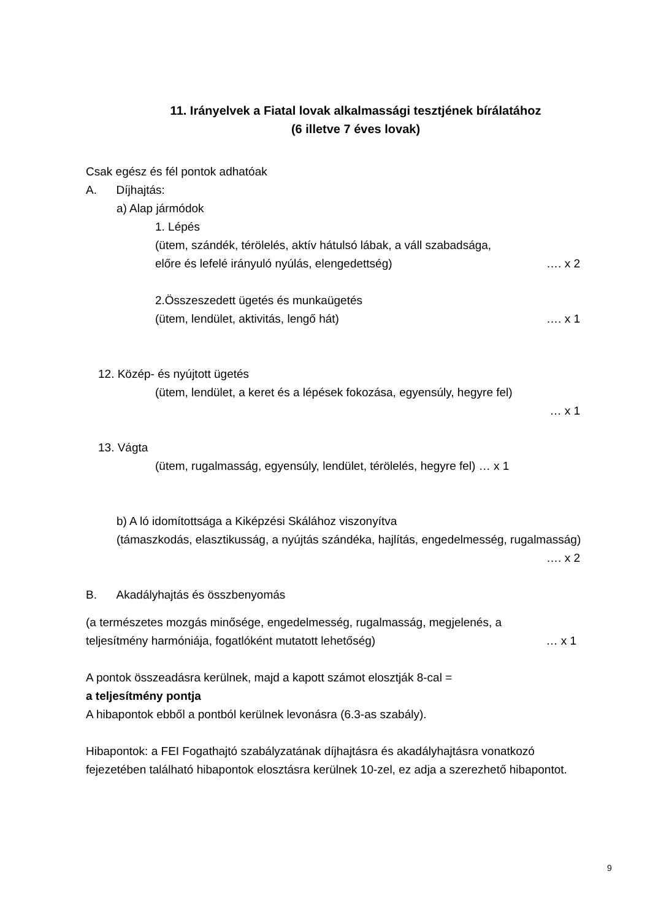11. Irányelvek a Fiatal lovak alkalmassági tesztjének bírálatához
(6 illetve 7 éves lovak)
Csak egész és fél pontok adhatóak
A. Díjhajtás:
a) Alap jármódok
1. Lépés
(ütem, szándék, térölelés, aktív hátulsó lábak, a váll szabadsága,
előre és lefelé irányuló nyúlás, elengedettség) …. x 2
2.Összeszedett ügetés és munkaügetés
(ütem, lendület, aktivitás, lengő hát) …. x 1
12. Közép- és nyújtott ügetés
(ütem, lendület, a keret és a lépések fokozása, egyensúly, hegyre fel)
… x 1
13. Vágta
(ütem, rugalmasság, egyensúly, lendület, térölelés, hegyre fel) … x 1
b) A ló idomítottsága a Kiképzési Skálához viszonyítva
(támaszkodás, elasztikusság, a nyújtás szándéka, hajlítás, engedelmesség, rugalmasság)
…. x 2
B. Akadályhajtás és összbenyomás
(a természetes mozgás minősége, engedelmesség, rugalmasság, megjelenés, a
teljesítmény harmóniája, fogatlóként mutatott lehetőség) … x 1
A pontok összeadásra kerülnek, majd a kapott számot elosztják 8-cal =
a teljesítmény pontja
A hibapontok ebből a pontból kerülnek levonásra (6.3-as szabály).
Hibapontok: a FEI Fogathajtó szabályzatának díjhajtásra és akadályhajtásra vonatkozó fejezetében található hibapontok elosztásra kerülnek 10-zel, ez adja a szerezhető hibapontot.
9